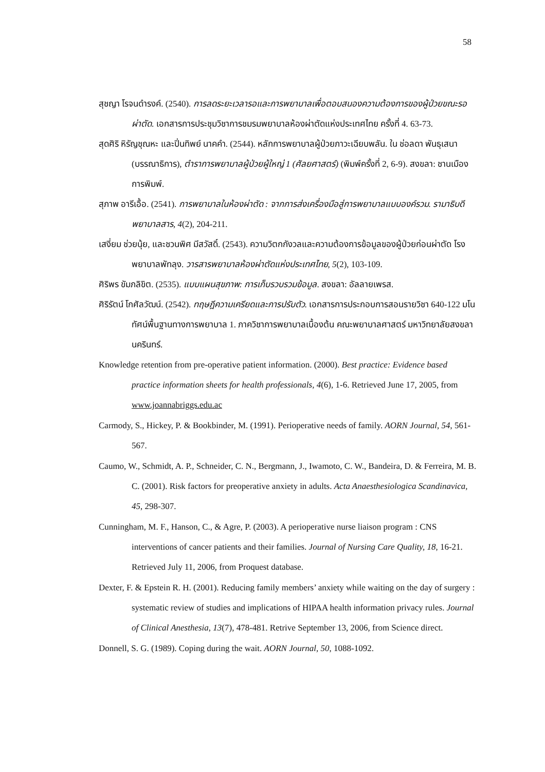58
สุชญา โรจนดำรงค์. (2540). การลดระยะเวลารอและการพยาบาลเพื่อตอบสนองความต้องการของผู้ป่วยขณะรอผ่าตัด. เอกสารการประชุมวิชาการชมรมพยาบาลห้องผ่าตัดแห่งประเทศไทย ครั้งที่ 4. 63-73.
สุดศิริ หิรัญชุณหะ และปิ่นทิพย์ นาคคำ. (2544). หลักการพยาบาลผู้ป่วยภาวะเฉียบพลัน. ใน ช่อลดา พันธุเสนา (บรรณาธิการ), ตำราการพยาบาลผู้ป่วยผู้ใหญ่ 1 (ศัลยศาสตร์) (พิมพ์ครั้งที่ 2, 6-9). สงขลา: ชานเมืองการพิมพ์.
สุภาพ อารีเอื้อ. (2541). การพยาบาลในห้องผ่าตัด : จากการส่งเครื่องมือสู่การพยาบาลแบบองค์รวม. รามาธิบดีพยาบาลสาร, 4(2), 204-211.
เสงี่ยม ช่วยนุ้ย, และชวนพิศ มีสวัสดิ์. (2543). ความวิตกกังวลและความต้องการข้อมูลของผู้ป่วยก่อนผ่าตัด โรงพยาบาลพัทลุง. วารสารพยาบาลห้องผ่าตัดแห่งประเทศไทย, 5(2), 103-109.
ศิริพร ขัมภลิขิต. (2535). แบบแผนสุขภาพ: การเก็บรวบรวมข้อมูล. สงขลา: อัลลายเพรส.
ศิริรัตน์ โกศัลวัฒน์. (2542). ทฤษฎีความเครียดและการปรับตัว. เอกสารการประกอบการสอนรายวิชา 640-122 มโนทัศน์พื้นฐานทางการพยาบาล 1. ภาควิชาการพยาบาลเบื้องต้น คณะพยาบาลศาสตร์ มหาวิทยาลัยสงขลานครินทร์.
Knowledge retention from pre-operative patient information. (2000). Best practice: Evidence based practice information sheets for health professionals, 4(6), 1-6. Retrieved June 17, 2005, from www.joannabriggs.edu.ac
Carmody, S., Hickey, P. & Bookbinder, M. (1991). Perioperative needs of family. AORN Journal, 54, 561-567.
Caumo, W., Schmidt, A. P., Schneider, C. N., Bergmann, J., Iwamoto, C. W., Bandeira, D. & Ferreira, M. B. C. (2001). Risk factors for preoperative anxiety in adults. Acta Anaesthesiologica Scandinavica, 45, 298-307.
Cunningham, M. F., Hanson, C., & Agre, P. (2003). A perioperative nurse liaison program : CNS interventions of cancer patients and their families. Journal of Nursing Care Quality, 18, 16-21. Retrieved July 11, 2006, from Proquest database.
Dexter, F. & Epstein R. H. (2001). Reducing family members’ anxiety while waiting on the day of surgery : systematic review of studies and implications of HIPAA health information privacy rules. Journal of Clinical Anesthesia, 13(7), 478-481. Retrive September 13, 2006, from Science direct.
Donnell, S. G. (1989). Coping during the wait. AORN Journal, 50, 1088-1092.